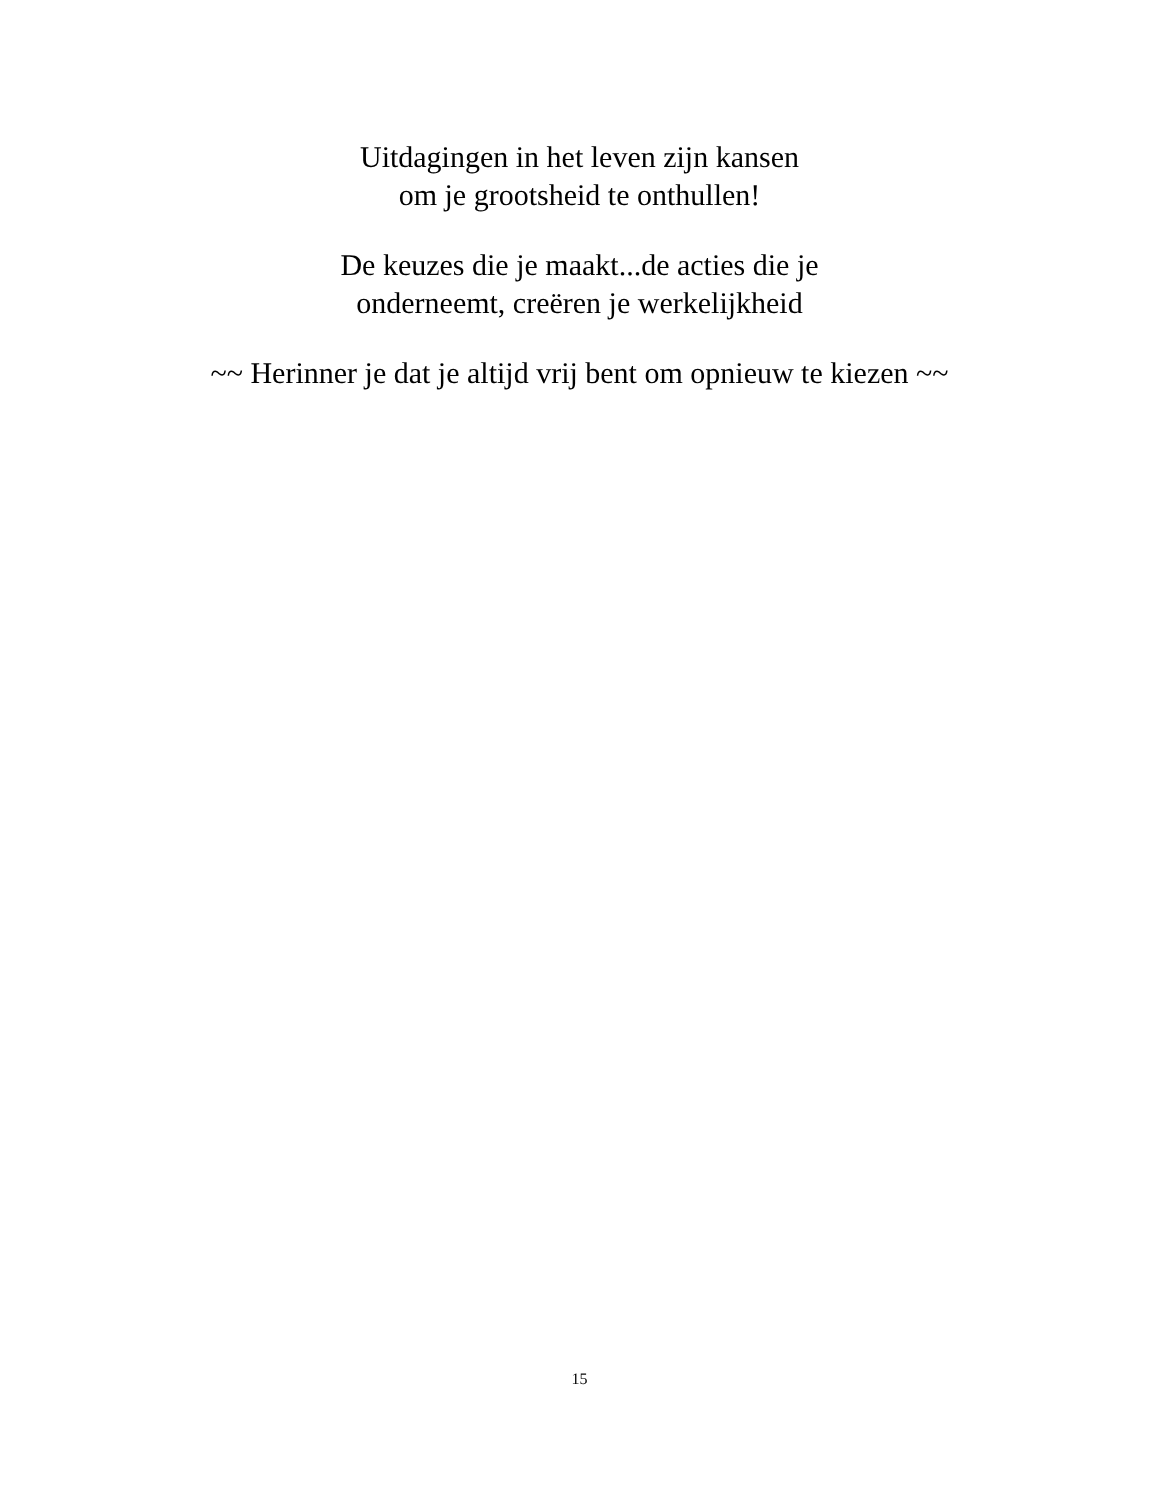Uitdagingen in het leven zijn kansen
om je grootsheid te onthullen!
De keuzes die je maakt...de acties die je
onderneemt, creëren je werkelijkheid
~~ Herinner je dat je altijd vrij bent om opnieuw te kiezen ~~
15